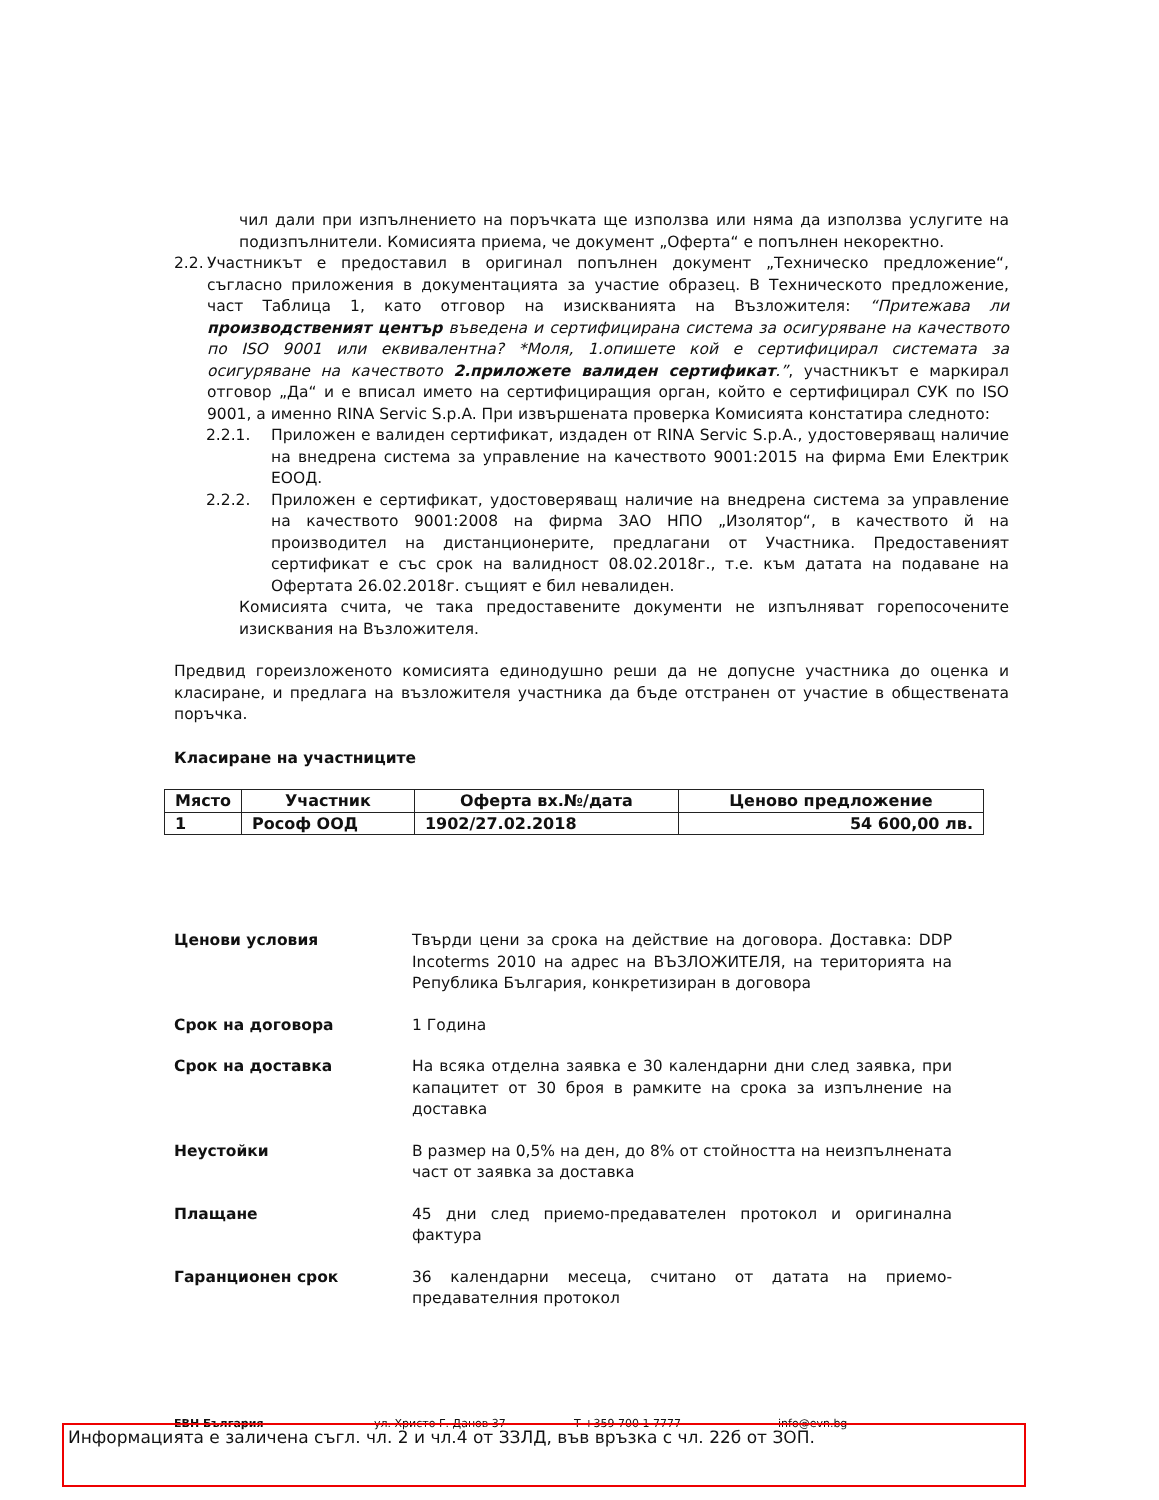чил дали при изпълнението на поръчката ще използва или няма да използва услугите на подизпълнители. Комисията приема, че документ „Оферта“ е попълнен некоректно.
2.2.
Участникът е предоставил в оригинал попълнен документ „Техническо предложение“, съгласно приложения в документацията за участие образец. В Техническото предложение, част Таблица 1, като отговор на изискванията на Възложителя: “Притежава ли производственият център въведена и сертифицирана система за осигуряване на качеството по ISO 9001 или еквивалентна? *Моля, 1.опишете кой е сертифицирал системата за осигуряване на качеството 2.приложете валиден сертификат.”, участникът е маркирал отговор „Да“ и е вписал името на сертифициращия орган, който е сертифицирал СУК по ISO 9001, а именно RINA Servic S.p.A. При извършената проверка Комисията констатира следното:
2.2.1. Приложен е валиден сертификат, издаден от RINA Servic S.p.A., удостоверяващ наличие на внедрена система за управление на качеството 9001:2015 на фирма Еми Електрик ЕООД.
2.2.2. Приложен е сертификат, удостоверяващ наличие на внедрена система за управление на качеството 9001:2008 на фирма ЗАО НПО „Изолятор“, в качеството й на производител на дистанционерите, предлагани от Участника. Предоставеният сертификат е със срок на валидност 08.02.2018г., т.е. към датата на подаване на Офертата 26.02.2018г. същият е бил невалиден.
Комисията счита, че така предоставените документи не изпълняват горепосочените изисквания на Възложителя.
Предвид гореизложеното комисията единодушно реши да не допусне участника до оценка и класиране, и предлага на възложителя участника да бъде отстранен от участие в обществената поръчка.
Класиране на участниците
| Място | Участник | Оферта вх.№/дата | Ценово предложение |
| --- | --- | --- | --- |
| 1 | Рософ ООД | 1902/27.02.2018 | 54 600,00 лв. |
Ценови условия Твърди цени за срока на действие на договора. Доставка: DDP Incoterms 2010 на адрес на ВЪЗЛОЖИТЕЛЯ, на територията на Република България, конкретизиран в договора
Срок на договора 1 Година
Срок на доставка На всяка отделна заявка е 30 календарни дни след заявка, при капацитет от 30 броя в рамките на срока за изпълнение на доставка
Неустойки В размер на 0,5% на ден, до 8% от стойността на неизпълнената част от заявка за доставка
Плащане 45 дни след приемо-предавателен протокол и оригинална фактура
Гаранционен срок 36 календарни месеца, считано от датата на приемо-предавателния протокол
ЕВН България ул. Христо Г. Данов 37 T +359 700 1 7777 info@evn.bg
Информацията е заличена съгл. чл. 2 и чл.4 от ЗЗЛД, във връзка с чл. 22б от ЗОП.